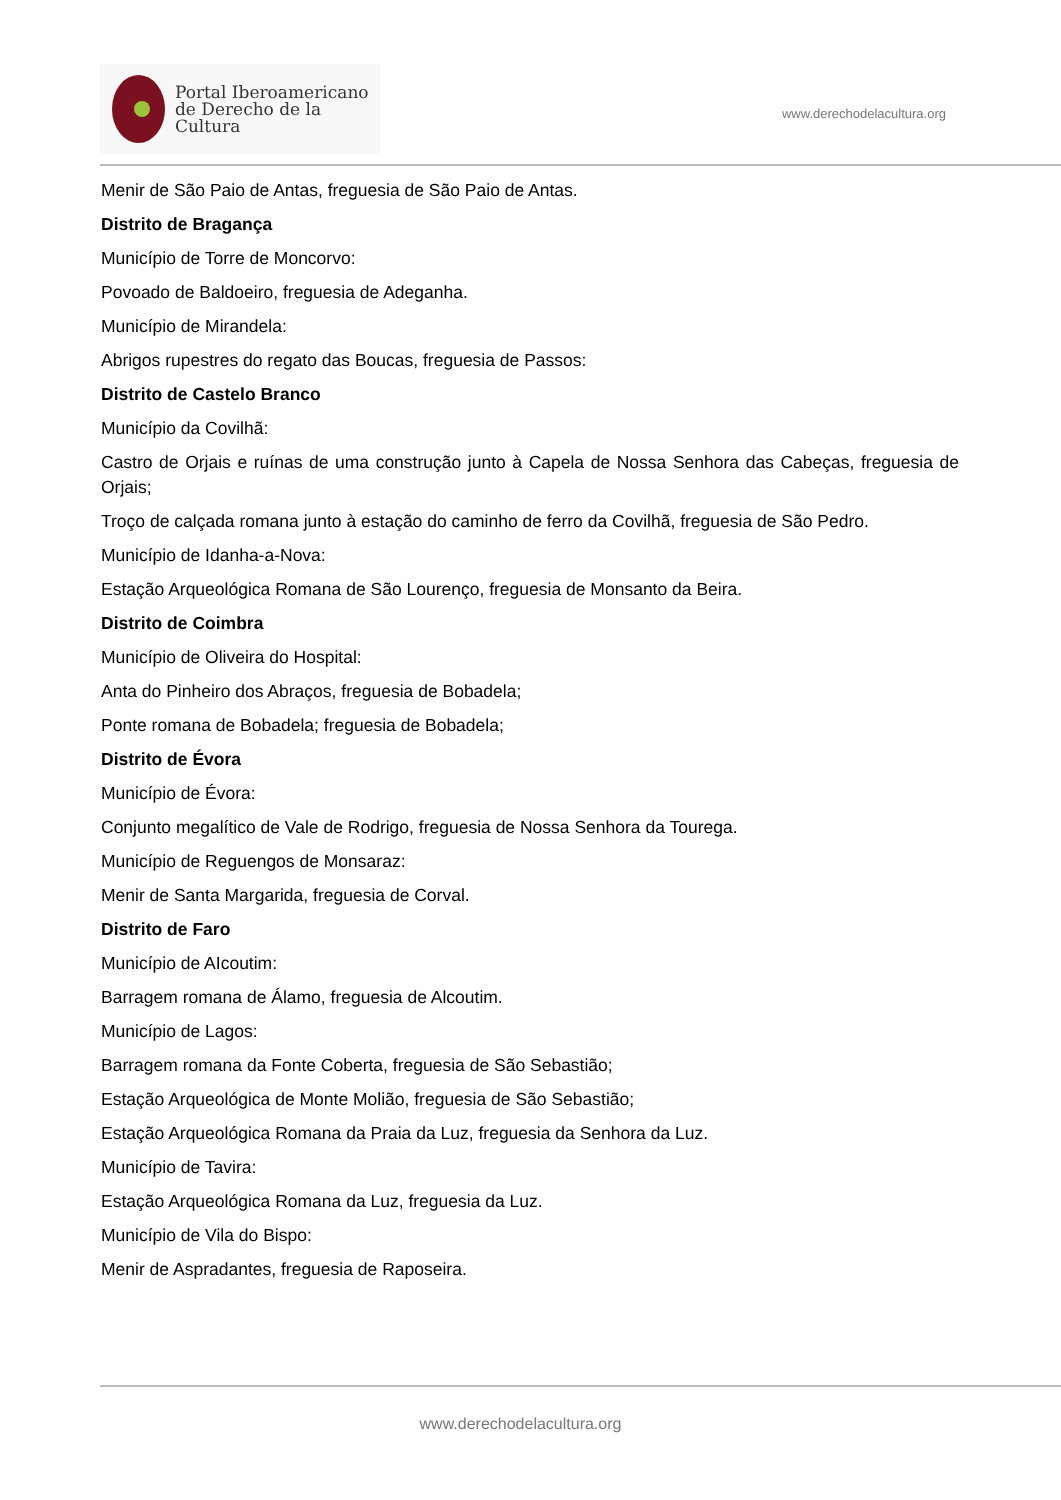Portal Iberoamericano
de Derecho de la Cultura
www.derechodelacultura.org
Menir de São Paio de Antas, freguesia de São Paio de Antas.
Distrito de Bragança
Município de Torre de Moncorvo:
Povoado de Baldoeiro, freguesia de Adeganha.
Município de Mirandela:
Abrigos rupestres do regato das Boucas, freguesia de Passos:
Distrito de Castelo Branco
Município da Covilhã:
Castro de Orjais e ruínas de uma construção junto à Capela de Nossa Senhora das Cabeças, freguesia de Orjais;
Troço de calçada romana junto à estação do caminho de ferro da Covilhã, freguesia de São Pedro.
Município de Idanha-a-Nova:
Estação Arqueológica Romana de São Lourenço, freguesia de Monsanto da Beira.
Distrito de Coimbra
Município de Oliveira do Hospital:
Anta do Pinheiro dos Abraços, freguesia de Bobadela;
Ponte romana de Bobadela; freguesia de Bobadela;
Distrito de Évora
Município de Évora:
Conjunto megalítico de Vale de Rodrigo, freguesia de Nossa Senhora da Tourega.
Município de Reguengos de Monsaraz:
Menir de Santa Margarida, freguesia de Corval.
Distrito de Faro
Município de AIcoutim:
Barragem romana de Álamo, freguesia de Alcoutim.
Município de Lagos:
Barragem romana da Fonte Coberta, freguesia de São Sebastião;
Estação Arqueológica de Monte Molião, freguesia de São Sebastião;
Estação Arqueológica Romana da Praia da Luz, freguesia da Senhora da Luz.
Município de Tavira:
Estação Arqueológica Romana da Luz, freguesia da Luz.
Município de Vila do Bispo:
Menir de Aspradantes, freguesia de Raposeira.
www.derechodelacultura.org